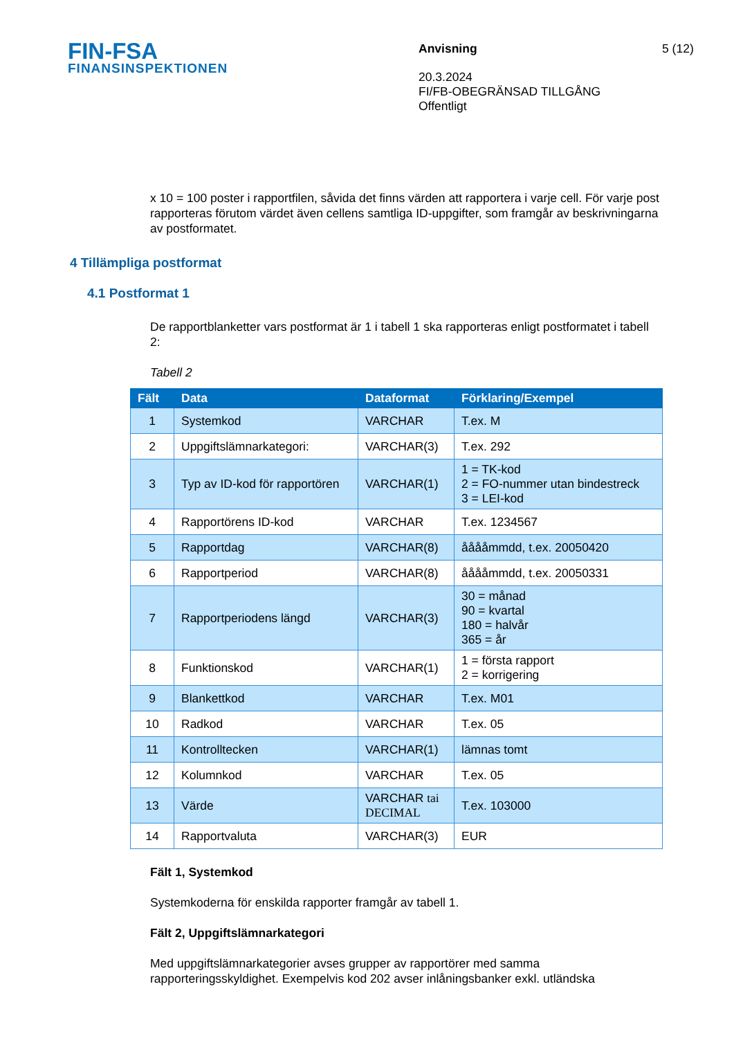FIN-FSA
FINANSINSPEKTIONEN
Anvisning
20.3.2024
FI/FB-OBEGRÄNSAD TILLGÅNG
Offentligt
5 (12)
x 10 = 100 poster i rapportfilen, såvida det finns värden att rapportera i varje cell. För varje post rapporteras förutom värdet även cellens samtliga ID-uppgifter, som framgår av beskrivningarna av postformatet.
4 Tillämpliga postformat
4.1 Postformat 1
De rapportblanketter vars postformat är 1 i tabell 1 ska rapporteras enligt postformatet i tabell 2:
Tabell 2
| Fält | Data | Dataformat | Förklaring/Exempel |
| --- | --- | --- | --- |
| 1 | Systemkod | VARCHAR | T.ex. M |
| 2 | Uppgiftslämnarkategori: | VARCHAR(3) | T.ex. 292 |
| 3 | Typ av ID-kod för rapportören | VARCHAR(1) | 1 = TK-kod 2 = FO-nummer utan bindestreck 3 = LEI-kod |
| 4 | Rapportörens ID-kod | VARCHAR | T.ex. 1234567 |
| 5 | Rapportdag | VARCHAR(8) | ååååmmdd, t.ex. 20050420 |
| 6 | Rapportperiod | VARCHAR(8) | ååååmmdd, t.ex. 20050331 |
| 7 | Rapportperiodens längd | VARCHAR(3) | 30 = månad 90 = kvartal 180 = halvår 365 = år |
| 8 | Funktionskod | VARCHAR(1) | 1 = första rapport 2 = korrigering |
| 9 | Blankettkod | VARCHAR | T.ex. M01 |
| 10 | Radkod | VARCHAR | T.ex. 05 |
| 11 | Kontrolltecken | VARCHAR(1) | lämnas tomt |
| 12 | Kolumnkod | VARCHAR | T.ex. 05 |
| 13 | Värde | VARCHAR tai DECIMAL | T.ex. 103000 |
| 14 | Rapportvaluta | VARCHAR(3) | EUR |
Fält 1, Systemkod
Systemkoderna för enskilda rapporter framgår av tabell 1.
Fält 2, Uppgiftslämnarkategori
Med uppgiftslämnarkategorier avses grupper av rapportörer med samma rapporteringsskyldighet. Exempelvis kod 202 avser inlåningsbanker exkl. utländska